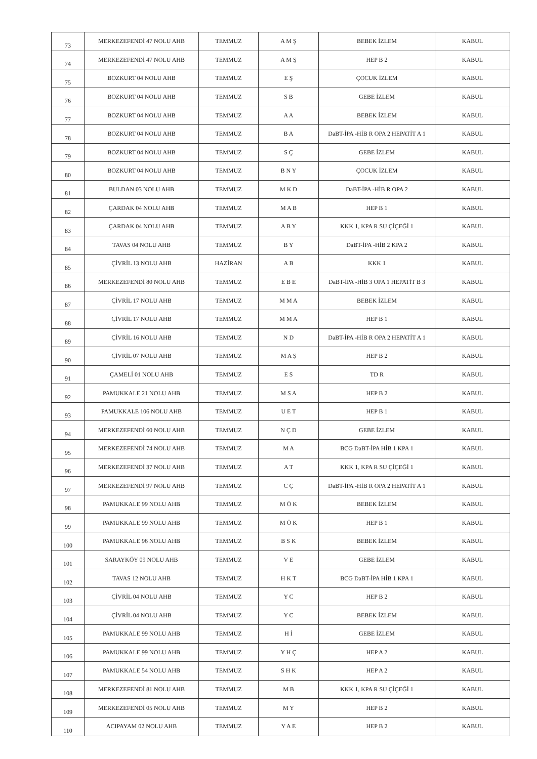| 73 | MERKEZEFENDİ 47 NOLU AHB | TEMMUZ | A M Ş | BEBEK İZLEM | KABUL |
| 74 | MERKEZEFENDİ 47 NOLU AHB | TEMMUZ | A M Ş | HEP B 2 | KABUL |
| 75 | BOZKURT 04 NOLU AHB | TEMMUZ | E Ş | ÇOCUK İZLEM | KABUL |
| 76 | BOZKURT 04 NOLU AHB | TEMMUZ | S B | GEBE İZLEM | KABUL |
| 77 | BOZKURT 04 NOLU AHB | TEMMUZ | A A | BEBEK İZLEM | KABUL |
| 78 | BOZKURT 04 NOLU AHB | TEMMUZ | B A | DaBT-İPA -HİB R OPA 2 HEPATİT A 1 | KABUL |
| 79 | BOZKURT 04 NOLU AHB | TEMMUZ | S Ç | GEBE İZLEM | KABUL |
| 80 | BOZKURT 04 NOLU AHB | TEMMUZ | B N Y | ÇOCUK İZLEM | KABUL |
| 81 | BULDAN 03 NOLU AHB | TEMMUZ | M K D | DaBT-İPA -HİB R OPA 2 | KABUL |
| 82 | ÇARDAK 04 NOLU AHB | TEMMUZ | M A B | HEP B 1 | KABUL |
| 83 | ÇARDAK 04 NOLU AHB | TEMMUZ | A B Y | KKK 1, KPA R SU ÇİÇEĞİ 1 | KABUL |
| 84 | TAVAS 04 NOLU AHB | TEMMUZ | B Y | DaBT-İPA -HİB 2 KPA 2 | KABUL |
| 85 | ÇİVRİL 13 NOLU AHB | HAZİRAN | A B | KKK 1 | KABUL |
| 86 | MERKEZEFENDİ 80 NOLU AHB | TEMMUZ | E B E | DaBT-İPA -HİB 3 OPA 1 HEPATİT B 3 | KABUL |
| 87 | ÇİVRİL 17 NOLU AHB | TEMMUZ | M M A | BEBEK İZLEM | KABUL |
| 88 | ÇİVRİL 17 NOLU AHB | TEMMUZ | M M A | HEP B 1 | KABUL |
| 89 | ÇİVRİL 16 NOLU AHB | TEMMUZ | N D | DaBT-İPA -HİB R OPA 2 HEPATİT A 1 | KABUL |
| 90 | ÇİVRİL 07 NOLU AHB | TEMMUZ | M A Ş | HEP B 2 | KABUL |
| 91 | ÇAMELİ 01 NOLU AHB | TEMMUZ | E S | TD R | KABUL |
| 92 | PAMUKKALE 21 NOLU AHB | TEMMUZ | M S A | HEP B 2 | KABUL |
| 93 | PAMUKKALE 106 NOLU AHB | TEMMUZ | U E T | HEP B 1 | KABUL |
| 94 | MERKEZEFENDİ 60 NOLU AHB | TEMMUZ | N Ç D | GEBE İZLEM | KABUL |
| 95 | MERKEZEFENDİ 74 NOLU AHB | TEMMUZ | M A | BCG DaBT-İPA HİB 1 KPA 1 | KABUL |
| 96 | MERKEZEFENDİ 37 NOLU AHB | TEMMUZ | A T | KKK 1, KPA R SU ÇİÇEĞİ 1 | KABUL |
| 97 | MERKEZEFENDİ 97 NOLU AHB | TEMMUZ | C Ç | DaBT-İPA -HİB R OPA 2 HEPATİT A 1 | KABUL |
| 98 | PAMUKKALE 99 NOLU AHB | TEMMUZ | M Ö K | BEBEK İZLEM | KABUL |
| 99 | PAMUKKALE 99 NOLU AHB | TEMMUZ | M Ö K | HEP B 1 | KABUL |
| 100 | PAMUKKALE 96 NOLU AHB | TEMMUZ | B S K | BEBEK İZLEM | KABUL |
| 101 | SARAYKÖY 09 NOLU AHB | TEMMUZ | V E | GEBE İZLEM | KABUL |
| 102 | TAVAS 12 NOLU AHB | TEMMUZ | H K T | BCG DaBT-İPA HİB 1 KPA 1 | KABUL |
| 103 | ÇİVRİL 04 NOLU AHB | TEMMUZ | Y C | HEP B 2 | KABUL |
| 104 | ÇİVRİL 04 NOLU AHB | TEMMUZ | Y C | BEBEK İZLEM | KABUL |
| 105 | PAMUKKALE 99 NOLU AHB | TEMMUZ | H İ | GEBE İZLEM | KABUL |
| 106 | PAMUKKALE 99 NOLU AHB | TEMMUZ | Y H Ç | HEP A 2 | KABUL |
| 107 | PAMUKKALE 54 NOLU AHB | TEMMUZ | S H K | HEP A 2 | KABUL |
| 108 | MERKEZEFENDİ 81 NOLU AHB | TEMMUZ | M B | KKK 1, KPA R SU ÇİÇEĞİ 1 | KABUL |
| 109 | MERKEZEFENDİ 05 NOLU AHB | TEMMUZ | M Y | HEP B 2 | KABUL |
| 110 | ACIPAYAM 02 NOLU AHB | TEMMUZ | Y A E | HEP B 2 | KABUL |